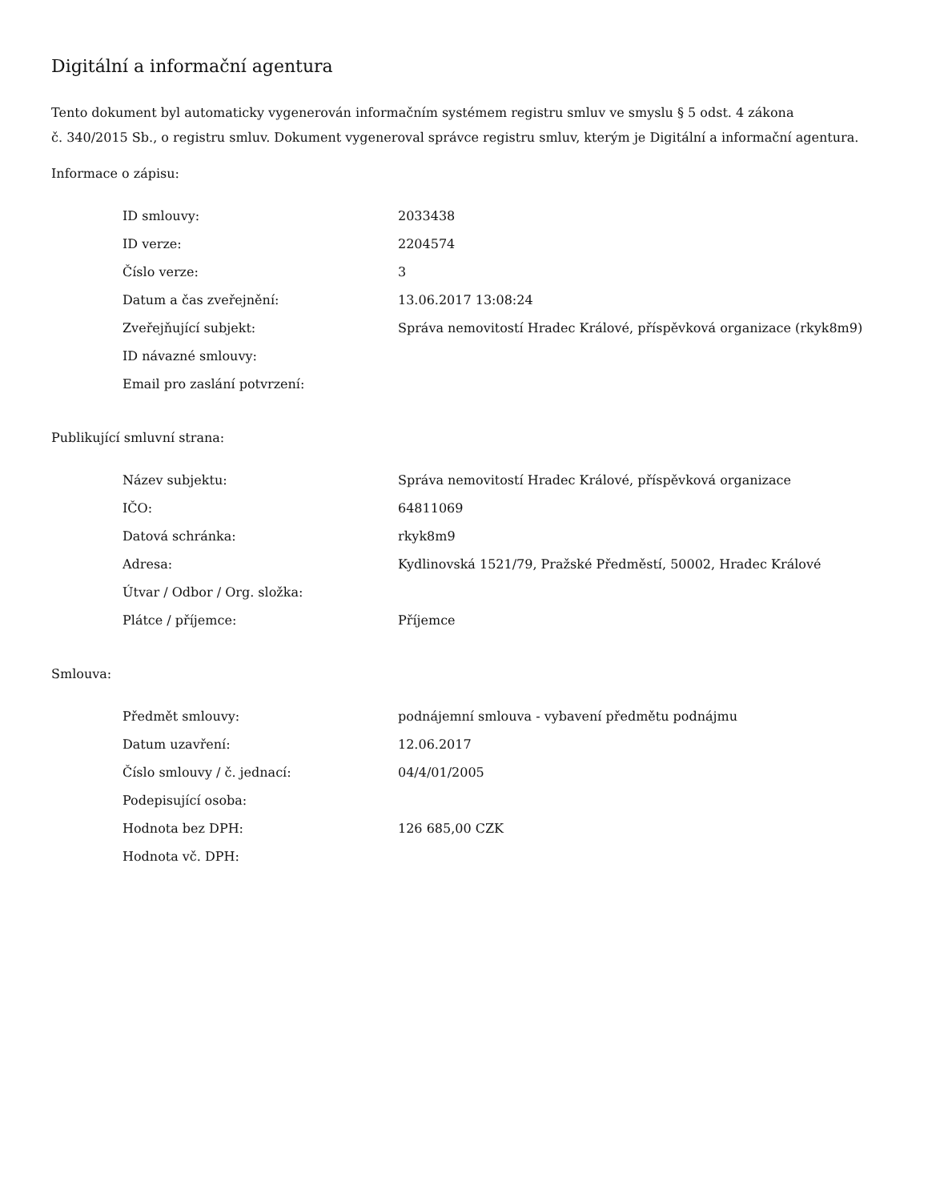Digitální a informační agentura
Tento dokument byl automaticky vygenerován informačním systémem registru smluv ve smyslu § 5 odst. 4 zákona
č. 340/2015 Sb., o registru smluv. Dokument vygeneroval správce registru smluv, kterým je Digitální a informační agentura.
Informace o zápisu:
| ID smlouvy: | 2033438 |
| ID verze: | 2204574 |
| Číslo verze: | 3 |
| Datum a čas zveřejnění: | 13.06.2017 13:08:24 |
| Zveřejňující subjekt: | Správa nemovitostí Hradec Králové, příspěvková organizace (rkyk8m9) |
| ID návazné smlouvy: | |
| Email pro zaslání potvrzení: | |
Publikující smluvní strana:
| Název subjektu: | Správa nemovitostí Hradec Králové, příspěvková organizace |
| IČO: | 64811069 |
| Datová schránka: | rkyk8m9 |
| Adresa: | Kydlinovská 1521/79, Pražské Předměstí, 50002, Hradec Králové |
| Útvar / Odbor / Org. složka: | |
| Plátce / příjemce: | Příjemce |
Smlouva:
| Předmět smlouvy: | podnájemní smlouva - vybavení předmětu podnájmu |
| Datum uzavření: | 12.06.2017 |
| Číslo smlouvy / č. jednací: | 04/4/01/2005 |
| Podepisující osoba: | |
| Hodnota bez DPH: | 126 685,00 CZK |
| Hodnota vč. DPH: | |